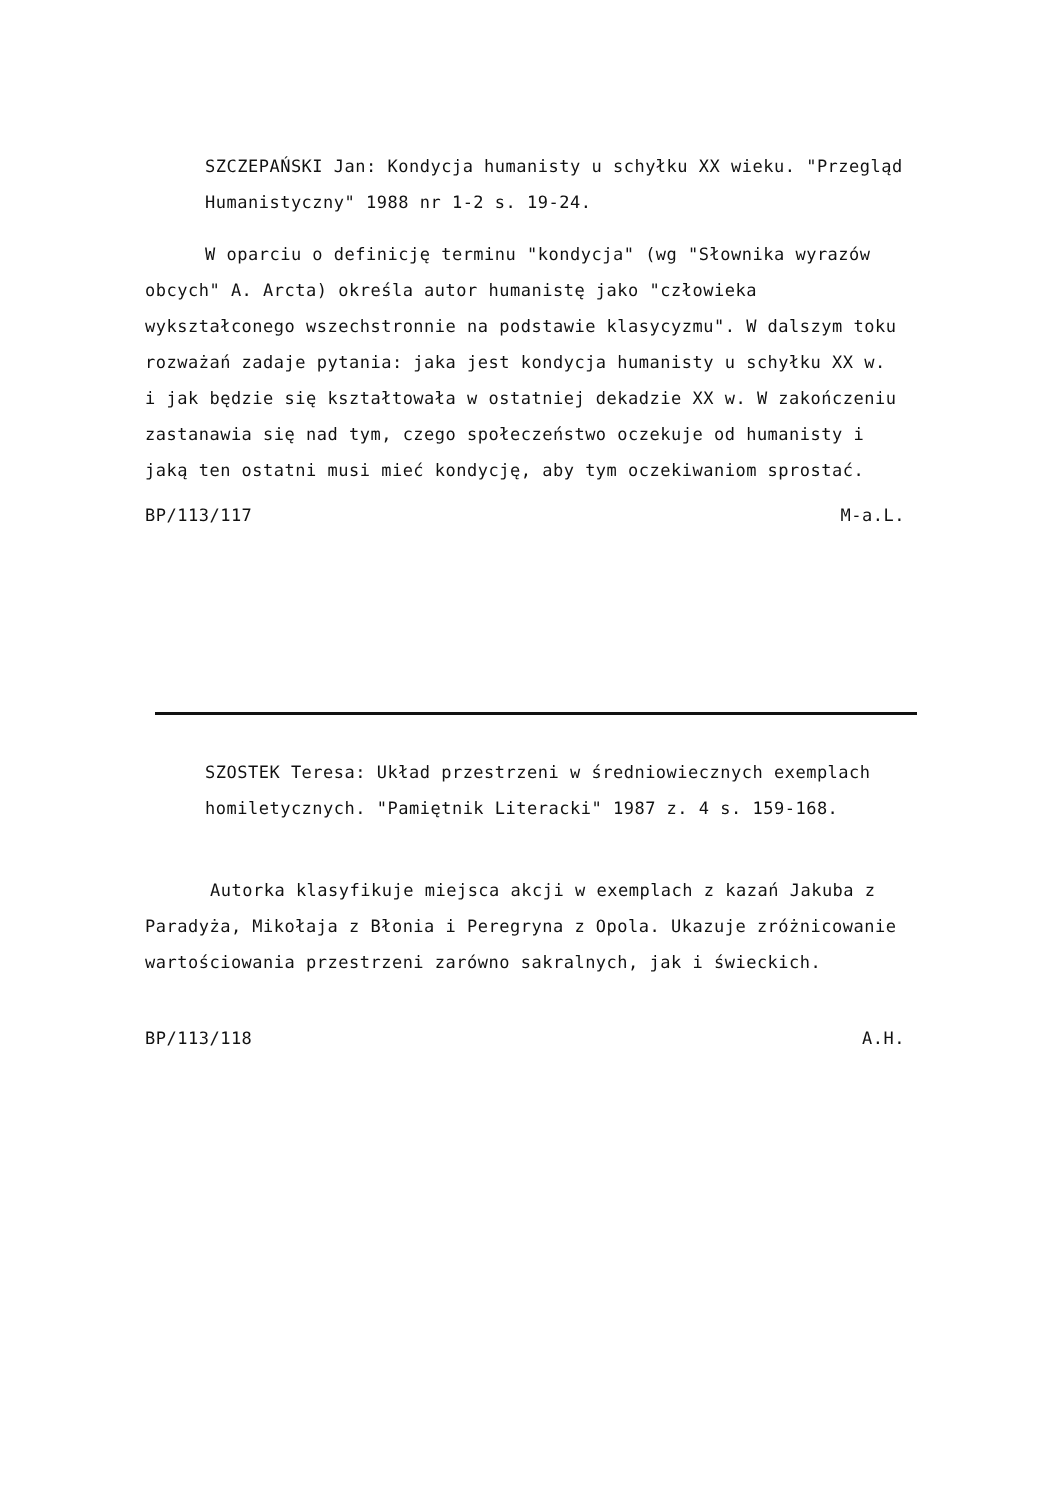SZCZEPAŃSKI Jan: Kondycja humanisty u schyłku XX wieku. "Przegląd Humanistyczny" 1988 nr 1-2 s. 19-24.
W oparciu o definicję terminu "kondycja" (wg "Słownika wyrazów obcych" A. Arcta) określa autor humanistę jako "człowieka wykształconego wszechstronnie na podstawie klasycyzmu". W dalszym toku rozważań zadaje pytania: jaka jest kondycja humanisty u schyłku XX w. i jak będzie się kształtowała w ostatniej dekadzie XX w. W zakończeniu zastanawia się nad tym, czego społeczeństwo oczekuje od humanisty i jaką ten ostatni musi mieć kondycję, aby tym oczekiwaniom sprostać.
BP/113/117 M-a.L.
SZOSTEK Teresa: Układ przestrzeni w średniowiecznych exemplach homiletycznych. "Pamiętnik Literacki" 1987 z. 4 s. 159-168.
Autorka klasyfikuje miejsca akcji w exemplach z kazań Jakuba z Paradyża, Mikołaja z Błonia i Peregryna z Opola. Ukazuje zróżnicowanie wartościowania przestrzeni zarówno sakralnych, jak i świeckich.
BP/113/118 A.H.